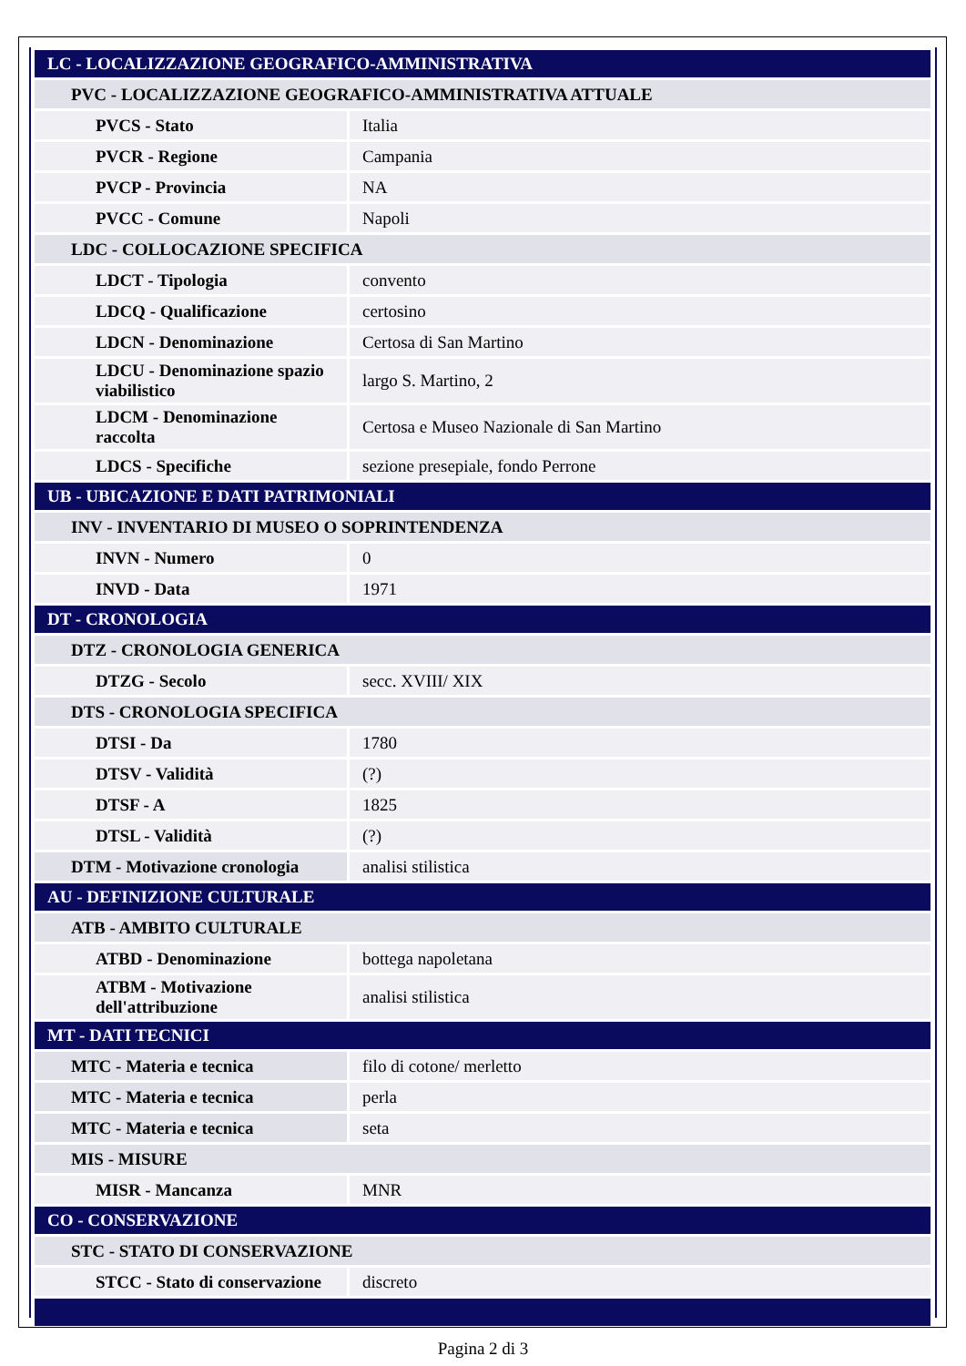| LC - LOCALIZZAZIONE GEOGRAFICO-AMMINISTRATIVA | |
| PVC - LOCALIZZAZIONE GEOGRAFICO-AMMINISTRATIVA ATTUALE | |
| PVCS - Stato | Italia |
| PVCR - Regione | Campania |
| PVCP - Provincia | NA |
| PVCC - Comune | Napoli |
| LDC - COLLOCAZIONE SPECIFICA | |
| LDCT - Tipologia | convento |
| LDCQ - Qualificazione | certosino |
| LDCN - Denominazione | Certosa di San Martino |
| LDCU - Denominazione spazio viabilistico | largo S. Martino, 2 |
| LDCM - Denominazione raccolta | Certosa e Museo Nazionale di San Martino |
| LDCS - Specifiche | sezione presepiale, fondo Perrone |
| UB - UBICAZIONE E DATI PATRIMONIALI | |
| INV - INVENTARIO DI MUSEO O SOPRINTENDENZA | |
| INVN - Numero | 0 |
| INVD - Data | 1971 |
| DT - CRONOLOGIA | |
| DTZ - CRONOLOGIA GENERICA | |
| DTZG - Secolo | secc. XVIII/ XIX |
| DTS - CRONOLOGIA SPECIFICA | |
| DTSI - Da | 1780 |
| DTSV - Validità | (?) |
| DTSF - A | 1825 |
| DTSL - Validità | (?) |
| DTM - Motivazione cronologia | analisi stilistica |
| AU - DEFINIZIONE CULTURALE | |
| ATB - AMBITO CULTURALE | |
| ATBD - Denominazione | bottega napoletana |
| ATBM - Motivazione dell'attribuzione | analisi stilistica |
| MT - DATI TECNICI | |
| MTC - Materia e tecnica | filo di cotone/ merletto |
| MTC - Materia e tecnica | perla |
| MTC - Materia e tecnica | seta |
| MIS - MISURE | |
| MISR - Mancanza | MNR |
| CO - CONSERVAZIONE | |
| STC - STATO DI CONSERVAZIONE | |
| STCC - Stato di conservazione | discreto |
Pagina 2 di 3